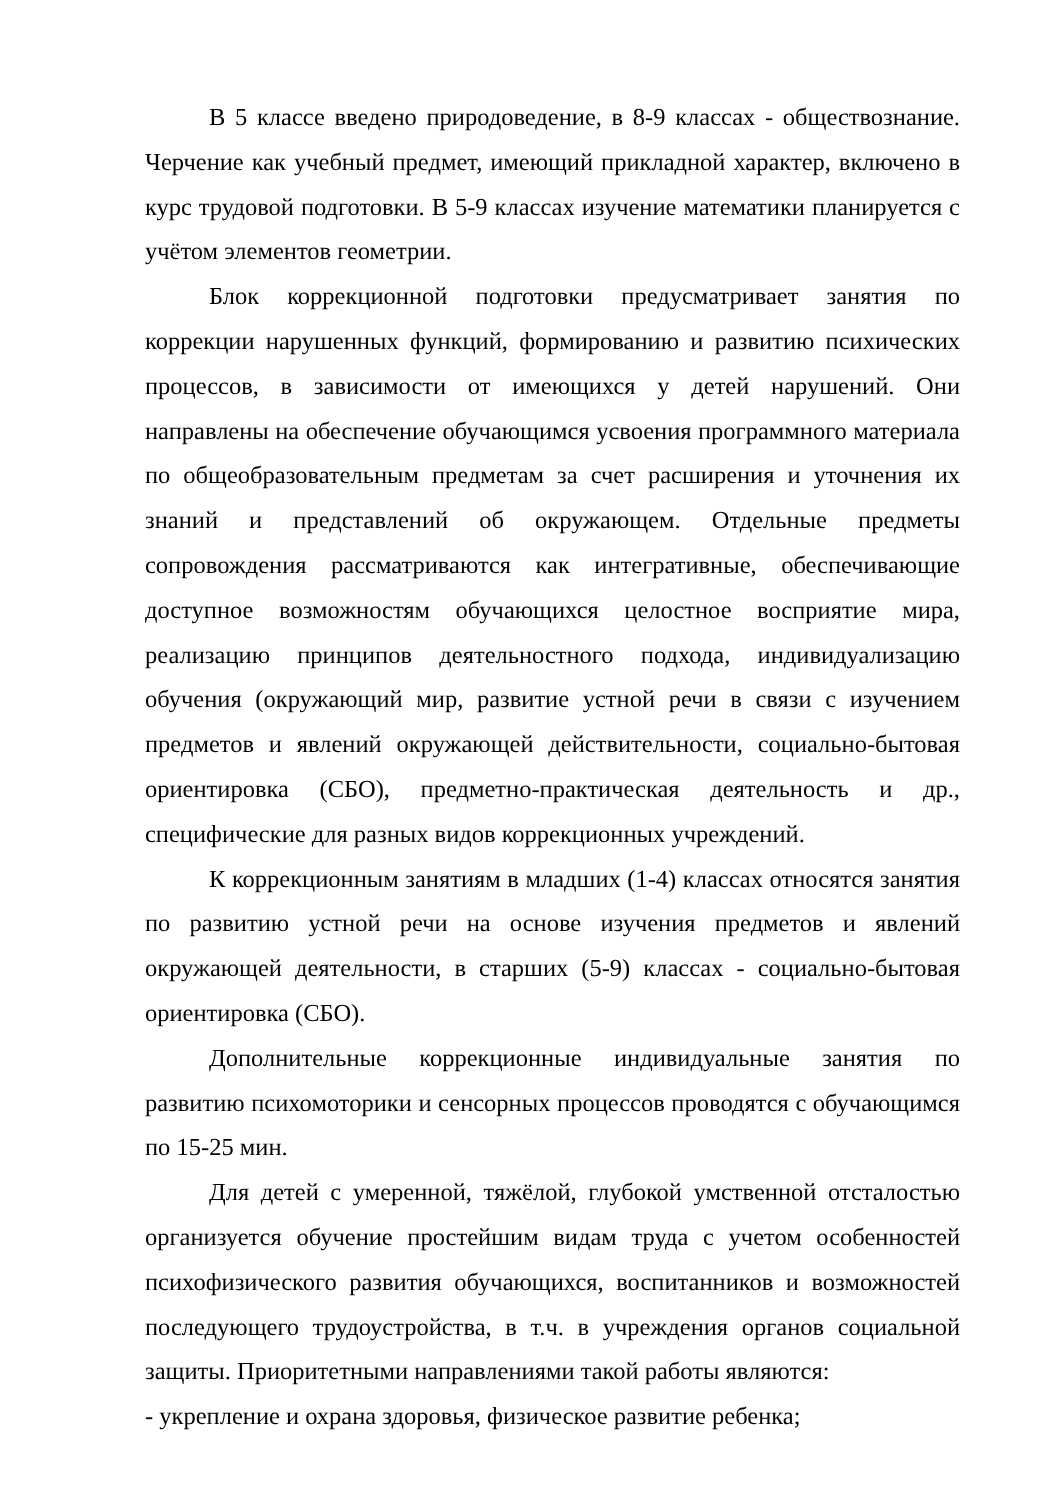В 5 классе введено природоведение, в 8-9 классах - обществознание. Черчение как учебный предмет, имеющий прикладной характер, включено в курс трудовой подготовки. В 5-9 классах изучение математики планируется с учётом элементов геометрии.
Блок коррекционной подготовки предусматривает занятия по коррекции нарушенных функций, формированию и развитию психических процессов, в зависимости от имеющихся у детей нарушений. Они направлены на обеспечение обучающимся усвоения программного материала по общеобразовательным предметам за счет расширения и уточнения их знаний и представлений об окружающем. Отдельные предметы сопровождения рассматриваются как интегративные, обеспечивающие доступное возможностям обучающихся целостное восприятие мира, реализацию принципов деятельностного подхода, индивидуализацию обучения (окружающий мир, развитие устной речи в связи с изучением предметов и явлений окружающей действительности, социально-бытовая ориентировка (СБО), предметно-практическая деятельность и др., специфические для разных видов коррекционных учреждений.
К коррекционным занятиям в младших (1-4) классах относятся занятия по развитию устной речи на основе изучения предметов и явлений окружающей деятельности, в старших (5-9) классах - социально-бытовая ориентировка (СБО).
Дополнительные коррекционные индивидуальные занятия по развитию психомоторики и сенсорных процессов проводятся с обучающимся по 15-25 мин.
Для детей с умеренной, тяжёлой, глубокой умственной отсталостью организуется обучение простейшим видам труда с учетом особенностей психофизического развития обучающихся, воспитанников и возможностей последующего трудоустройства, в т.ч. в учреждения органов социальной защиты. Приоритетными направлениями такой работы являются:
- укрепление и охрана здоровья, физическое развитие ребенка;